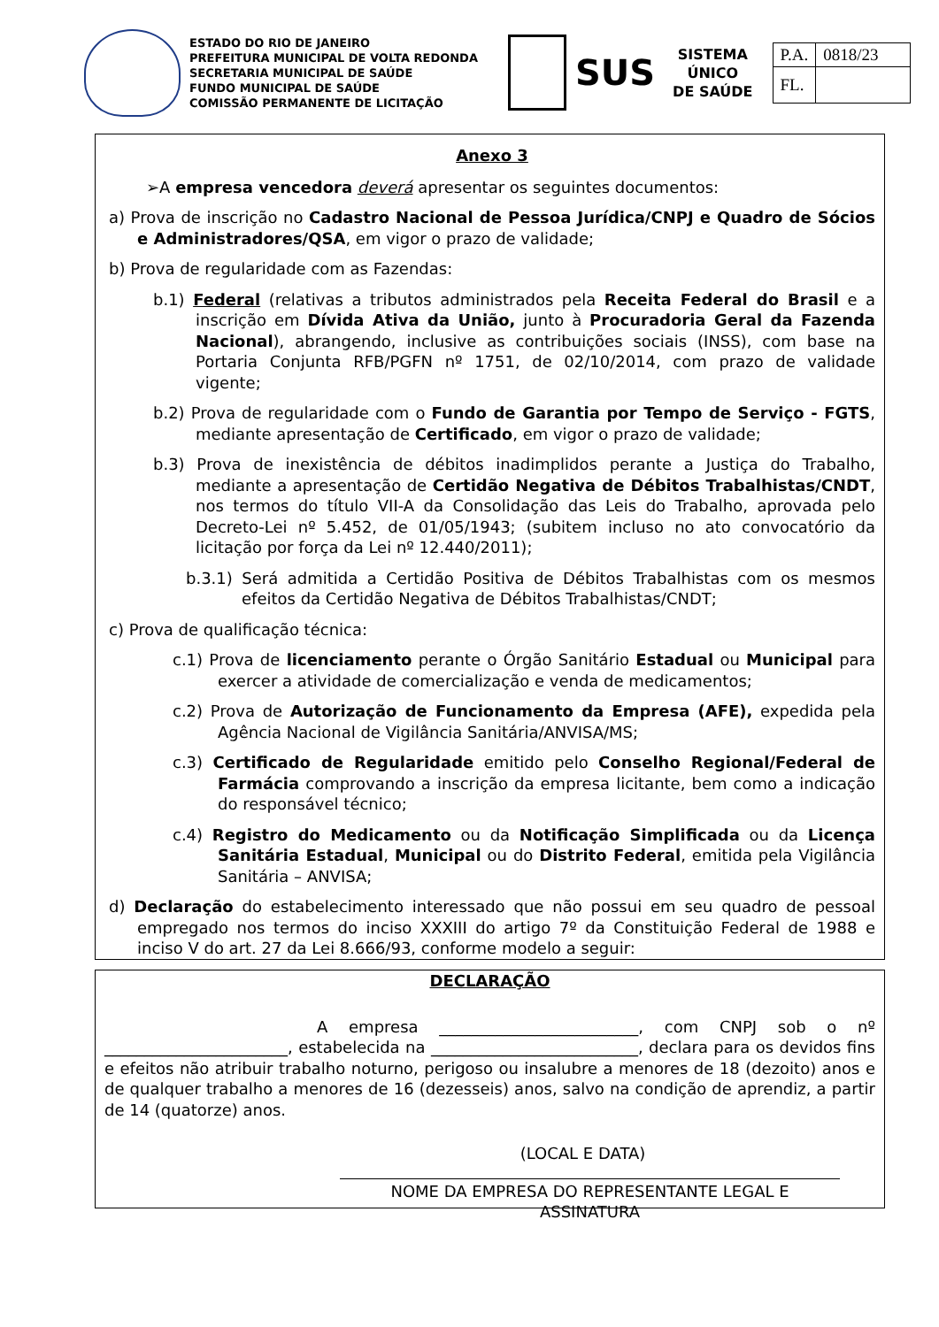ESTADO DO RIO DE JANEIRO
PREFEITURA MUNICIPAL DE VOLTA REDONDA
SECRETARIA MUNICIPAL DE SAÚDE
FUNDO MUNICIPAL DE SAÚDE
COMISSÃO PERMANENTE DE LICITAÇÃO
SUS
SISTEMA
ÚNICO
DE SAÚDE
| P.A. | 0818/23 |
| FL. | |
Anexo 3
➢A empresa vencedora deverá apresentar os seguintes documentos:
a) Prova de inscrição no Cadastro Nacional de Pessoa Jurídica/CNPJ e Quadro de Sócios e Administradores/QSA, em vigor o prazo de validade;
b) Prova de regularidade com as Fazendas:
b.1) Federal (relativas a tributos administrados pela Receita Federal do Brasil e a inscrição em Dívida Ativa da União, junto à Procuradoria Geral da Fazenda Nacional), abrangendo, inclusive as contribuições sociais (INSS), com base na Portaria Conjunta RFB/PGFN nº 1751, de 02/10/2014, com prazo de validade vigente;
b.2) Prova de regularidade com o Fundo de Garantia por Tempo de Serviço - FGTS, mediante apresentação de Certificado, em vigor o prazo de validade;
b.3) Prova de inexistência de débitos inadimplidos perante a Justiça do Trabalho, mediante a apresentação de Certidão Negativa de Débitos Trabalhistas/CNDT, nos termos do título VII-A da Consolidação das Leis do Trabalho, aprovada pelo Decreto-Lei nº 5.452, de 01/05/1943; (subitem incluso no ato convocatório da licitação por força da Lei nº 12.440/2011);
b.3.1) Será admitida a Certidão Positiva de Débitos Trabalhistas com os mesmos efeitos da Certidão Negativa de Débitos Trabalhistas/CNDT;
c) Prova de qualificação técnica:
c.1) Prova de licenciamento perante o Órgão Sanitário Estadual ou Municipal para exercer a atividade de comercialização e venda de medicamentos;
c.2) Prova de Autorização de Funcionamento da Empresa (AFE), expedida pela Agência Nacional de Vigilância Sanitária/ANVISA/MS;
c.3) Certificado de Regularidade emitido pelo Conselho Regional/Federal de Farmácia comprovando a inscrição da empresa licitante, bem como a indicação do responsável técnico;
c.4) Registro do Medicamento ou da Notificação Simplificada ou da Licença Sanitária Estadual, Municipal ou do Distrito Federal, emitida pela Vigilância Sanitária – ANVISA;
d) Declaração do estabelecimento interessado que não possui em seu quadro de pessoal empregado nos termos do inciso XXXIII do artigo 7º da Constituição Federal de 1988 e inciso V do art. 27 da Lei 8.666/93, conforme modelo a seguir:
DECLARAÇÃO
A empresa _________________________, com CNPJ sob o nº _______________________, estabelecida na __________________________, declara para os devidos fins e efeitos não atribuir trabalho noturno, perigoso ou insalubre a menores de 18 (dezoito) anos e de qualquer trabalho a menores de 16 (dezesseis) anos, salvo na condição de aprendiz, a partir de 14 (quatorze) anos.
(LOCAL E DATA)
NOME DA EMPRESA DO REPRESENTANTE LEGAL E ASSINATURA